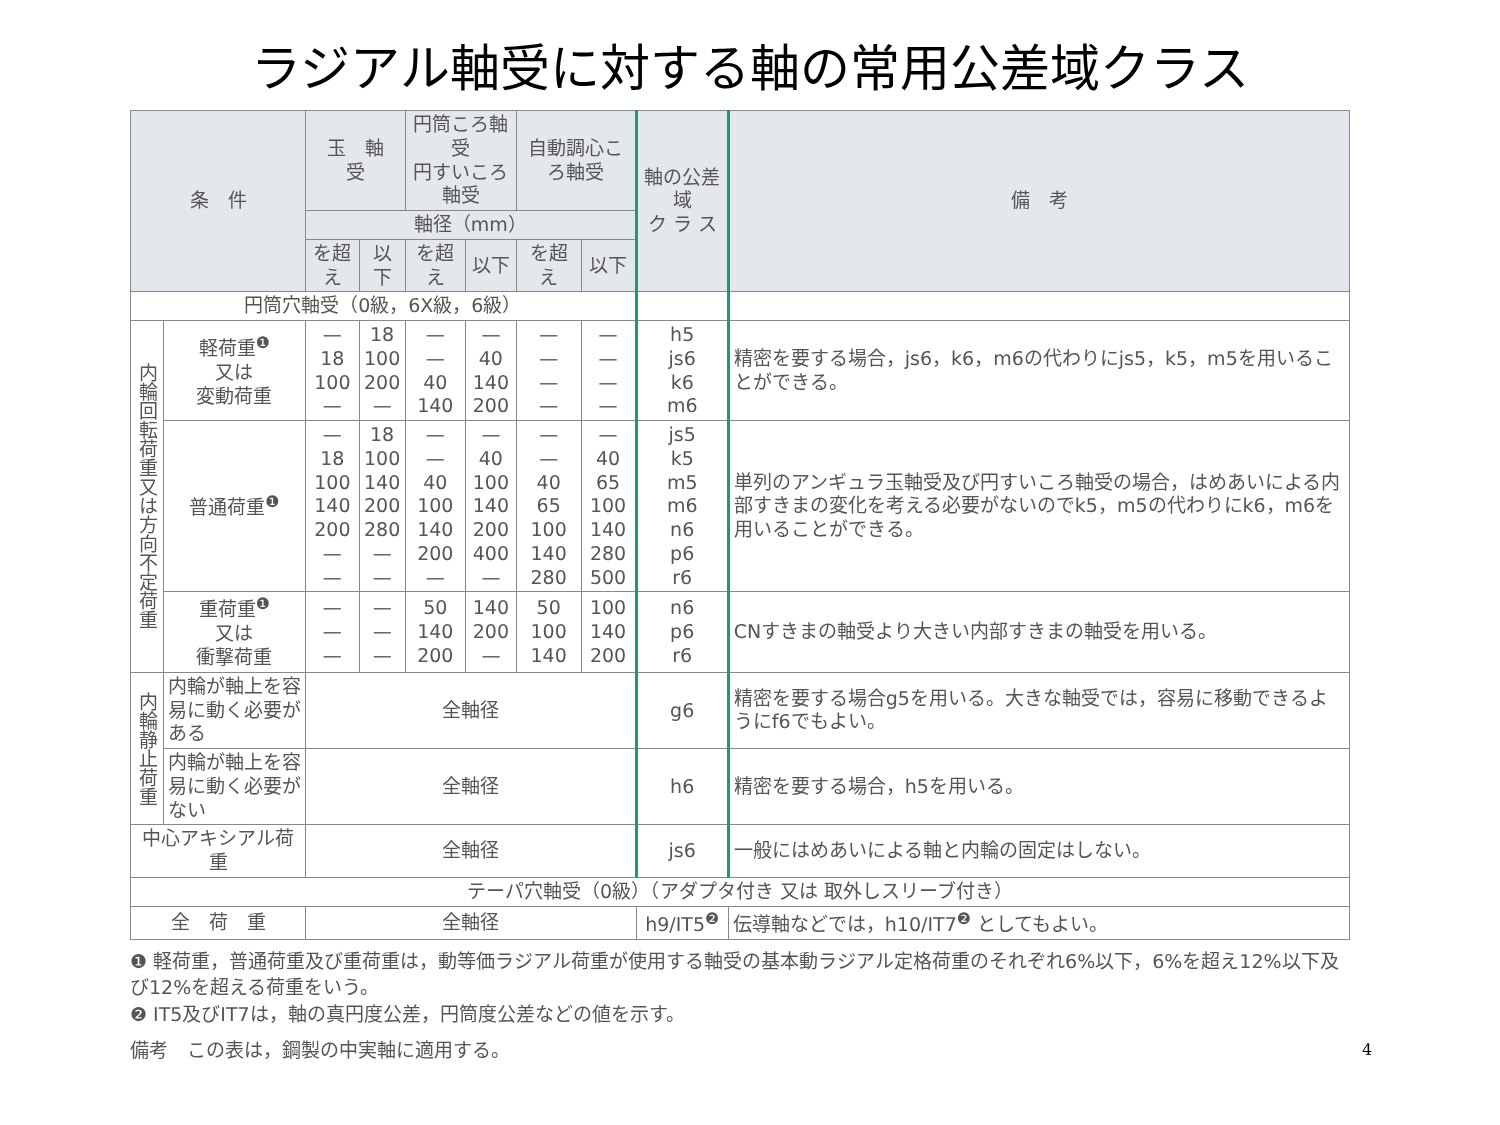ラジアル軸受に対する軸の常用公差域クラス
| 条 件 | | 玉 軸 受 | | 円筒ころ軸受 円すいころ軸受 | | 自動調心ころ軸受 | | 軸の公差域 ク ラ ス | 備 考 |
| --- | --- | --- | --- | --- | --- | --- | --- | --- | --- |
| | | 軸径（mm） | | | | | | | |
| | | を超え | 以下 | を超え | 以下 | を超え | 以下 | | |
| 円筒穴軸受（0級，6X級，6級） | | | | | | | | | |
| 内輪回転荷重又は方向不定荷重 | 軽荷重<sup>❶</sup> 又は 変動荷重 | — 18 100 — | 18 100 200 — | — — 40 140 | — 40 140 200 | — — — — | — — — — | h5 js6 k6 m6 | 精密を要する場合，js6，k6，m6の代わりにjs5，k5，m5を用いることができる。 |
| | 普通荷重<sup>❶</sup> | — 18 100 140 200 — — | 18 100 140 200 280 — — | — — 40 100 140 200 — | — 40 100 140 200 400 — | — — 40 65 100 140 280 | — 40 65 100 140 280 500 | js5 k5 m5 m6 n6 p6 r6 | 単列のアンギュラ玉軸受及び円すいころ軸受の場合，はめあいによる内部すきまの変化を考える必要がないのでk5，m5の代わりにk6，m6を用いることができる。 |
| | 重荷重<sup>❶</sup> 又は 衝撃荷重 | — — — | — — — | 50 140 200 | 140 200 — | 50 100 140 | 100 140 200 | n6 p6 r6 | CNすきまの軸受より大きい内部すきまの軸受を用いる。 |
| 内輪静止荷重 | 内輪が軸上を容易に動く必要がある | 全軸径 | | | | | | g6 | 精密を要する場合g5を用いる。大きな軸受では，容易に移動できるようにf6でもよい。 |
| | 内輪が軸上を容易に動く必要がない | 全軸径 | | | | | | h6 | 精密を要する場合，h5を用いる。 |
| 中心アキシアル荷重 | | 全軸径 | | | | | | js6 | 一般にはめあいによる軸と内輪の固定はしない。 |
| テーパ穴軸受（0級）（アダプタ付き 又は 取外しスリーブ付き） | | | | | | | | | |
| 全 荷 重 | | 全軸径 | | | | | | h9/IT5<sup>❷</sup> | 伝導軸などでは，h10/IT7<sup>❷</sup> としてもよい。 |
❶ 軽荷重，普通荷重及び重荷重は，動等価ラジアル荷重が使用する軸受の基本動ラジアル定格荷重のそれぞれ6%以下，6%を超え12%以下及び12%を超える荷重をいう。
❷ IT5及びIT7は，軸の真円度公差，円筒度公差などの値を示す。
備考　この表は，鋼製の中実軸に適用する。
4